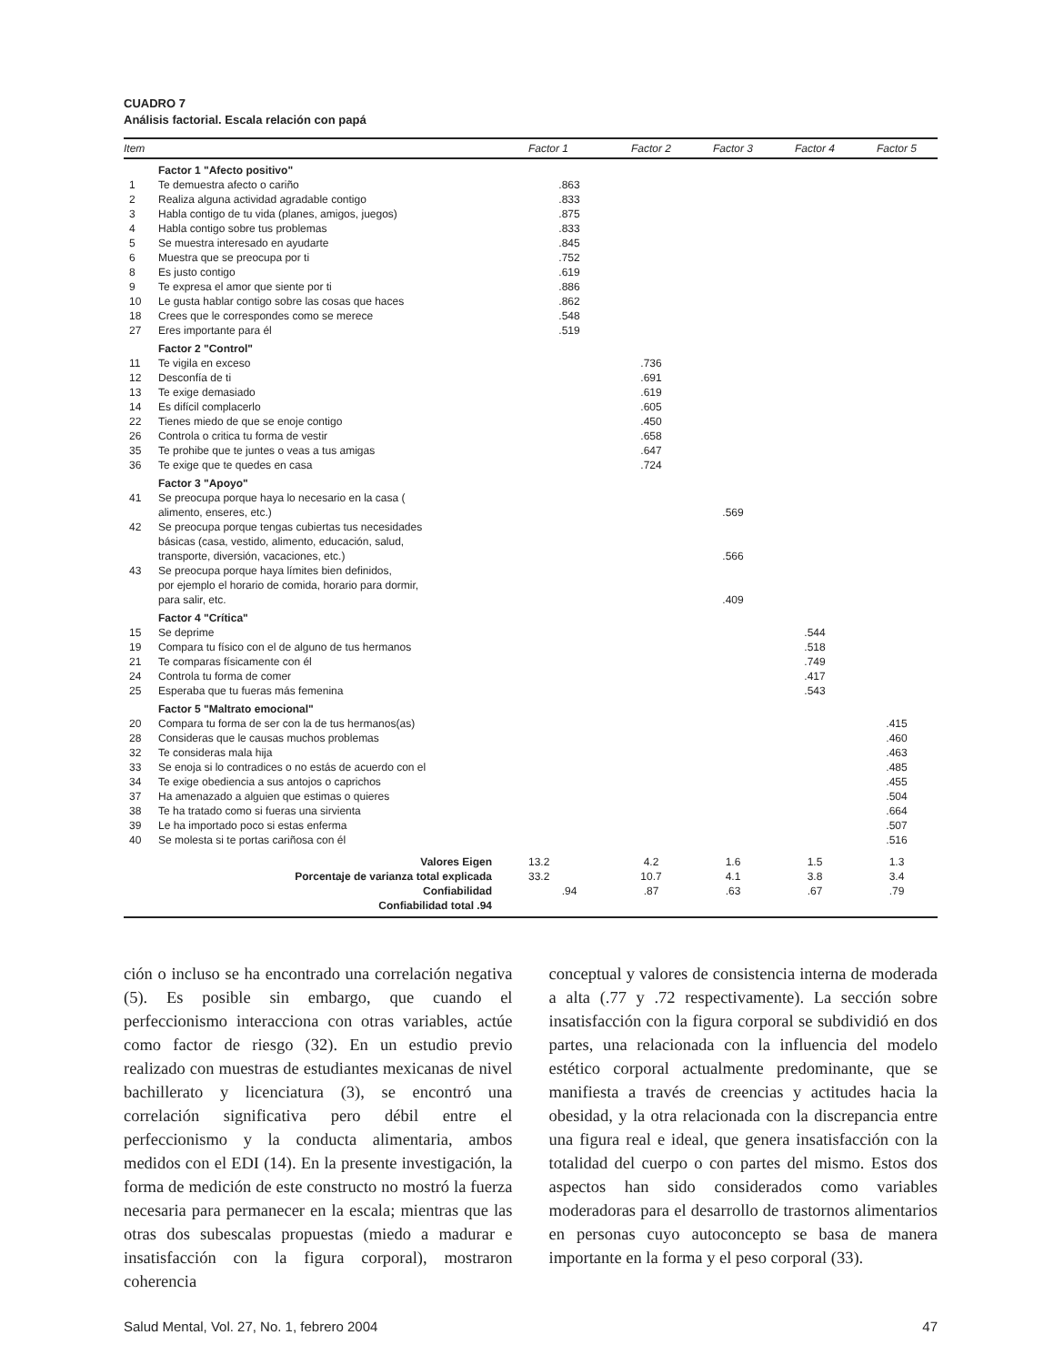CUADRO 7
Análisis factorial. Escala relación con papá
| Item | | Factor 1 | Factor 2 | Factor 3 | Factor 4 | Factor 5 |
| --- | --- | --- | --- | --- | --- | --- |
| | Factor 1 "Afecto positivo" | | | | | |
| 1 | Te demuestra afecto o cariño | .863 | | | | |
| 2 | Realiza alguna actividad agradable contigo | .833 | | | | |
| 3 | Habla contigo de tu vida (planes, amigos, juegos) | .875 | | | | |
| 4 | Habla contigo sobre tus problemas | .833 | | | | |
| 5 | Se muestra interesado en ayudarte | .845 | | | | |
| 6 | Muestra que se preocupa por ti | .752 | | | | |
| 8 | Es justo contigo | .619 | | | | |
| 9 | Te expresa el amor que siente por ti | .886 | | | | |
| 10 | Le gusta hablar contigo sobre las cosas que haces | .862 | | | | |
| 18 | Crees que le correspondes como se merece | .548 | | | | |
| 27 | Eres importante para él | .519 | | | | |
| | Factor 2 "Control" | | | | | |
| 11 | Te vigila en exceso | | .736 | | | |
| 12 | Desconfía de ti | | .691 | | | |
| 13 | Te exige demasiado | | .619 | | | |
| 14 | Es difícil complacerlo | | .605 | | | |
| 22 | Tienes miedo de que se enoje contigo | | .450 | | | |
| 26 | Controla o critica tu forma de vestir | | .658 | | | |
| 35 | Te prohibe que te juntes o veas a tus amigas | | .647 | | | |
| 36 | Te exige que te quedes en casa | | .724 | | | |
| | Factor 3 "Apoyo" | | | | | |
| 41 | Se preocupa porque haya lo necesario en la casa ( alimento, enseres, etc.) | | | .569 | | |
| 42 | Se preocupa porque tengas cubiertas tus necesidades básicas (casa, vestido, alimento, educación, salud, transporte, diversión, vacaciones, etc.) | | | .566 | | |
| 43 | Se preocupa porque haya límites bien definidos, por ejemplo el horario de comida, horario para dormir, para salir, etc. | | | .409 | | |
| | Factor 4 "Crítica" | | | | | |
| 15 | Se deprime | | | | .544 | |
| 19 | Compara tu físico con el de alguno de tus hermanos | | | | .518 | |
| 21 | Te comparas físicamente con él | | | | .749 | |
| 24 | Controla tu forma de comer | | | | .417 | |
| 25 | Esperaba que tu fueras más femenina | | | | .543 | |
| | Factor 5 "Maltrato emocional" | | | | | |
| 20 | Compara tu forma de ser con la de tus hermanos(as) | | | | | .415 |
| 28 | Consideras que le causas muchos problemas | | | | | .460 |
| 32 | Te consideras mala hija | | | | | .463 |
| 33 | Se enoja si lo contradices o no estás de acuerdo con el | | | | | .485 |
| 34 | Te exige obediencia a sus antojos o caprichos | | | | | .455 |
| 37 | Ha amenazado a alguien que estimas o quieres | | | | | .504 |
| 38 | Te ha tratado como si fueras una sirvienta | | | | | .664 |
| 39 | Le ha importado poco si estas enferma | | | | | .507 |
| 40 | Se molesta si te portas cariñosa con él | | | | | .516 |
| | Valores Eigen | 13.2 | 4.2 | 1.6 | 1.5 | 1.3 |
| | Porcentaje de varianza total explicada | 33.2 | 10.7 | 4.1 | 3.8 | 3.4 |
| | Confiabilidad | .94 | .87 | .63 | .67 | .79 |
| | Confiabilidad total .94 | | | | | |
ción o incluso se ha encontrado una correlación negativa (5). Es posible sin embargo, que cuando el perfeccionismo interacciona con otras variables, actúe como factor de riesgo (32). En un estudio previo realizado con muestras de estudiantes mexicanas de nivel bachillerato y licenciatura (3), se encontró una correlación significativa pero débil entre el perfeccionismo y la conducta alimentaria, ambos medidos con el EDI (14). En la presente investigación, la forma de medición de este constructo no mostró la fuerza necesaria para permanecer en la escala; mientras que las otras dos subescalas propuestas (miedo a madurar e insatisfacción con la figura corporal), mostraron coherencia
conceptual y valores de consistencia interna de moderada a alta (.77 y .72 respectivamente). La sección sobre insatisfacción con la figura corporal se subdividió en dos partes, una relacionada con la influencia del modelo estético corporal actualmente predominante, que se manifiesta a través de creencias y actitudes hacia la obesidad, y la otra relacionada con la discrepancia entre una figura real e ideal, que genera insatisfacción con la totalidad del cuerpo o con partes del mismo. Estos dos aspectos han sido considerados como variables moderadoras para el desarrollo de trastornos alimentarios en personas cuyo autoconcepto se basa de manera importante en la forma y el peso corporal (33).
Salud Mental, Vol. 27, No. 1, febrero 2004 47